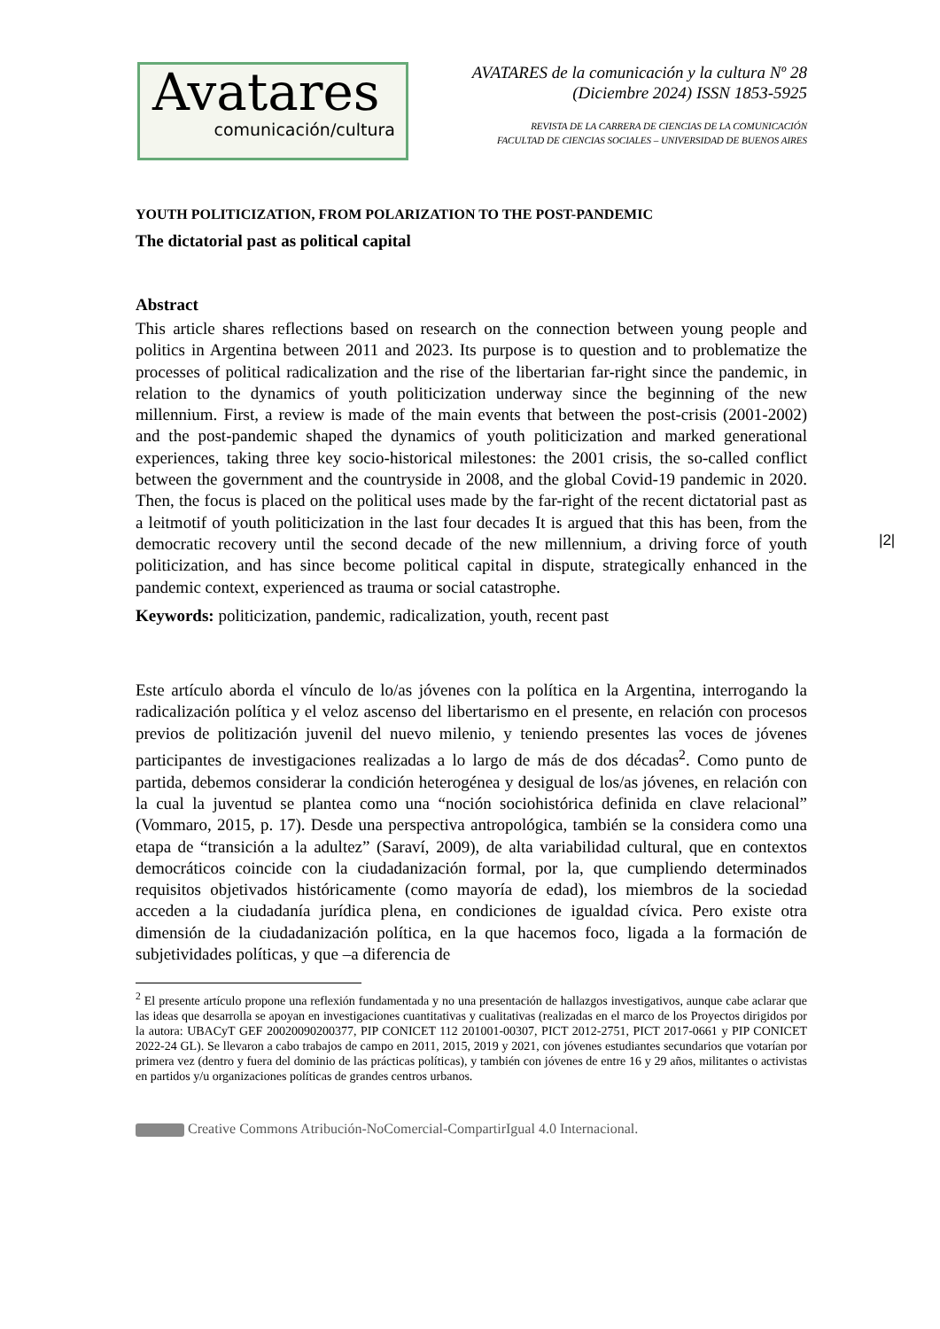Avatares
comunicación/cultura
AVATARES de la comunicación y la cultura Nº 28
(Diciembre 2024) ISSN 1853-5925
REVISTA DE LA CARRERA DE CIENCIAS DE LA COMUNICACIÓN
FACULTAD DE CIENCIAS SOCIALES – UNIVERSIDAD DE BUENOS AIRES
|2|
YOUTH POLITICIZATION, FROM POLARIZATION TO THE POST-PANDEMIC
The dictatorial past as political capital
Abstract
This article shares reflections based on research on the connection between young people and politics in Argentina between 2011 and 2023. Its purpose is to question and to problematize the processes of political radicalization and the rise of the libertarian far-right since the pandemic, in relation to the dynamics of youth politicization underway since the beginning of the new millennium. First, a review is made of the main events that between the post-crisis (2001-2002) and the post-pandemic shaped the dynamics of youth politicization and marked generational experiences, taking three key socio-historical milestones: the 2001 crisis, the so-called conflict between the government and the countryside in 2008, and the global Covid-19 pandemic in 2020. Then, the focus is placed on the political uses made by the far-right of the recent dictatorial past as a leitmotif of youth politicization in the last four decades It is argued that this has been, from the democratic recovery until the second decade of the new millennium, a driving force of youth politicization, and has since become political capital in dispute, strategically enhanced in the pandemic context, experienced as trauma or social catastrophe.
Keywords: politicization, pandemic, radicalization, youth, recent past
Este artículo aborda el vínculo de lo/as jóvenes con la política en la Argentina, interrogando la radicalización política y el veloz ascenso del libertarismo en el presente, en relación con procesos previos de politización juvenil del nuevo milenio, y teniendo presentes las voces de jóvenes participantes de investigaciones realizadas a lo largo de más de dos décadas<sup>2</sup>. Como punto de partida, debemos considerar la condición heterogénea y desigual de los/as jóvenes, en relación con la cual la juventud se plantea como una “noción sociohistórica definida en clave relacional” (Vommaro, 2015, p. 17). Desde una perspectiva antropológica, también se la considera como una etapa de “transición a la adultez” (Saraví, 2009), de alta variabilidad cultural, que en contextos democráticos coincide con la ciudadanización formal, por la, que cumpliendo determinados requisitos objetivados históricamente (como mayoría de edad), los miembros de la sociedad acceden a la ciudadanía jurídica plena, en condiciones de igualdad cívica. Pero existe otra dimensión de la ciudadanización política, en la que hacemos foco, ligada a la formación de subjetividades políticas, y que –a diferencia de
<sup>2</sup> El presente artículo propone una reflexión fundamentada y no una presentación de hallazgos investigativos, aunque cabe aclarar que las ideas que desarrolla se apoyan en investigaciones cuantitativas y cualitativas (realizadas en el marco de los Proyectos dirigidos por la autora: UBACyT GEF 20020090200377, PIP CONICET 112 201001-00307, PICT 2012-2751, PICT 2017-0661 y PIP CONICET 2022-24 GL). Se llevaron a cabo trabajos de campo en 2011, 2015, 2019 y 2021, con jóvenes estudiantes secundarios que votarían por primera vez (dentro y fuera del dominio de las prácticas políticas), y también con jóvenes de entre 16 y 29 años, militantes o activistas en partidos y/u organizaciones políticas de grandes centros urbanos.
Creative Commons Atribución-NoComercial-CompartirIgual 4.0 Internacional.